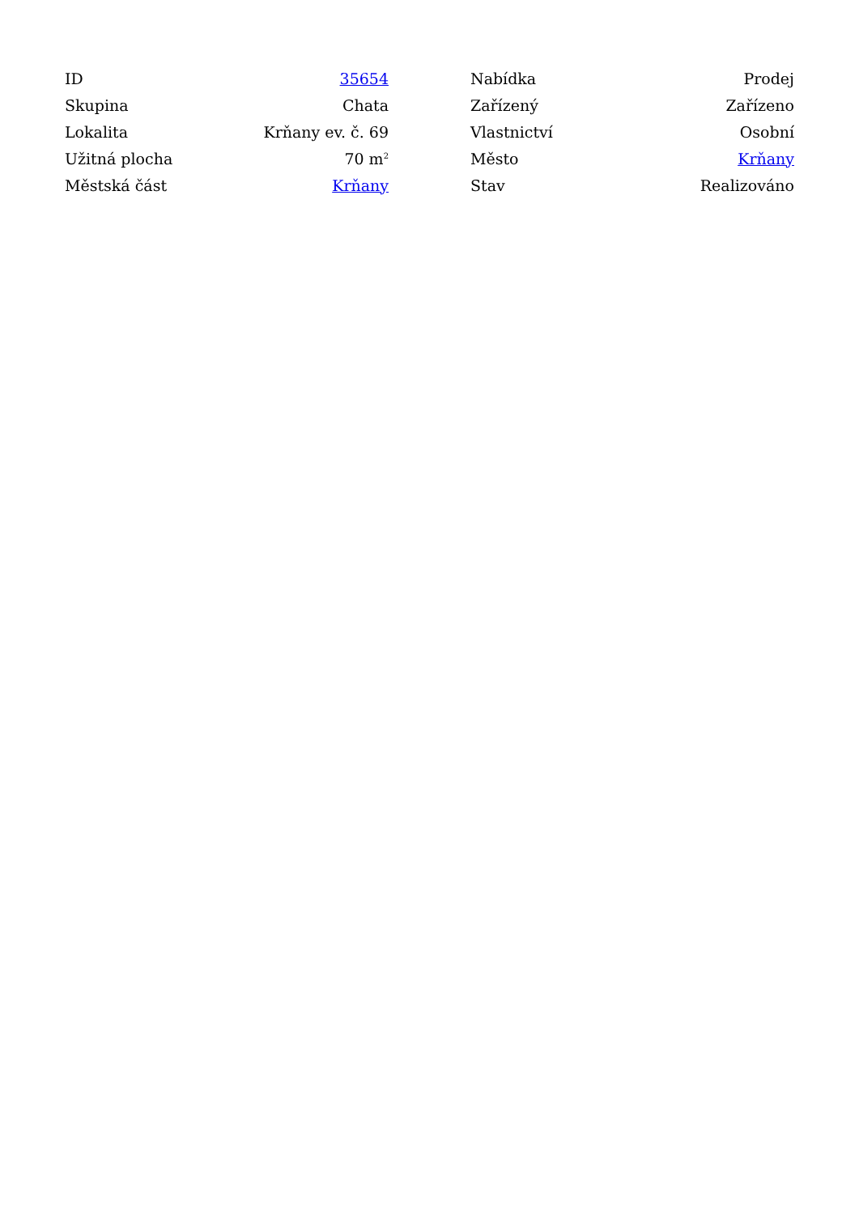| ID | 35654 |
| Skupina | Chata |
| Lokalita | Krňany ev. č. 69 |
| Užitná plocha | 70 m<sup>2</sup> |
| Městská část | Krňany |
| Nabídka | Prodej |
| Zařízený | Zařízeno |
| Vlastnictví | Osobní |
| Město | Krňany |
| Stav | Realizováno |